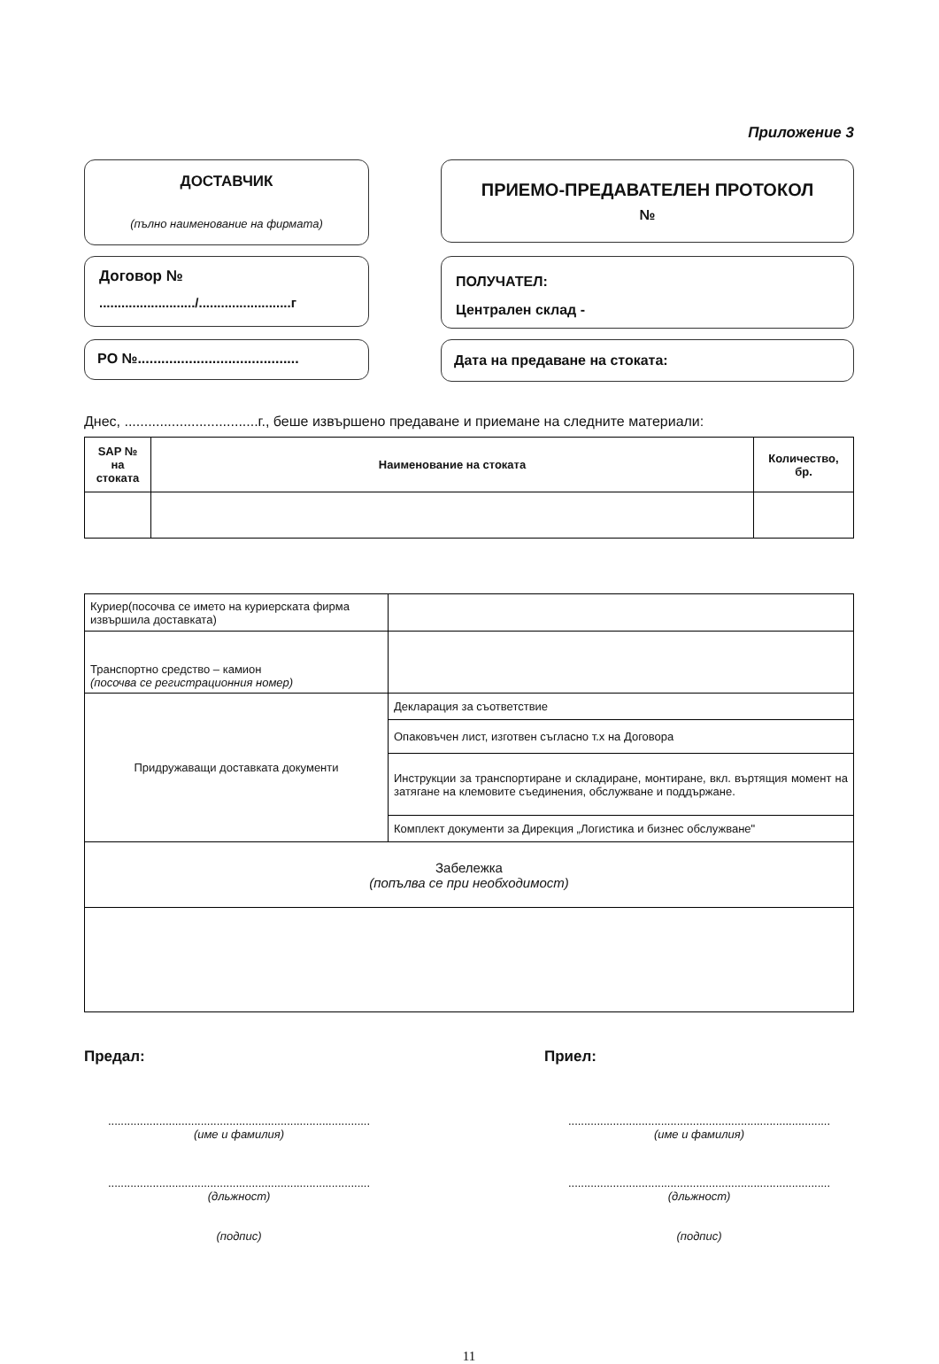Приложение 3
ДОСТАВЧИК
(пълно наименование на фирмата)
ПРИЕМО-ПРЕДАВАТЕЛЕН ПРОТОКОЛ
№
Договор №
........................../.........................г
ПОЛУЧАТЕЛ:
Централен склад -
PO №.........................................
Дата на предаване на стоката:
Днес, ..................................г., беше извършено предаване и приемане на следните материали:
| SAP № на стоката | Наименование на стоката | Количество, бр. |
| --- | --- | --- |
| Куриер(посочва се името на куриерската фирма извършила доставката) | |
| Транспортно средство – камион (посочва се регистрационния номер) | |
| Придружаващи доставката документи | Декларация за съответствие |
| | Опаковъчен лист, изготвен съгласно т.х на Договора |
| | Инструкции за транспортиране и складиране, монтиране, вкл. въртящия момент на затягане на клемовите съединения, обслужване и поддържане. |
| | Комплект документи за Дирекция „Логистика и бизнес обслужване" |
| Забележка (попълва се при необходимост) | |
Предал: Приел:
..................................................................................
(име и фамилия)
..................................................................................
(име и фамилия)
..................................................................................
(дльжност)
(подпис)
..................................................................................
(дльжност)
(подпис)
11